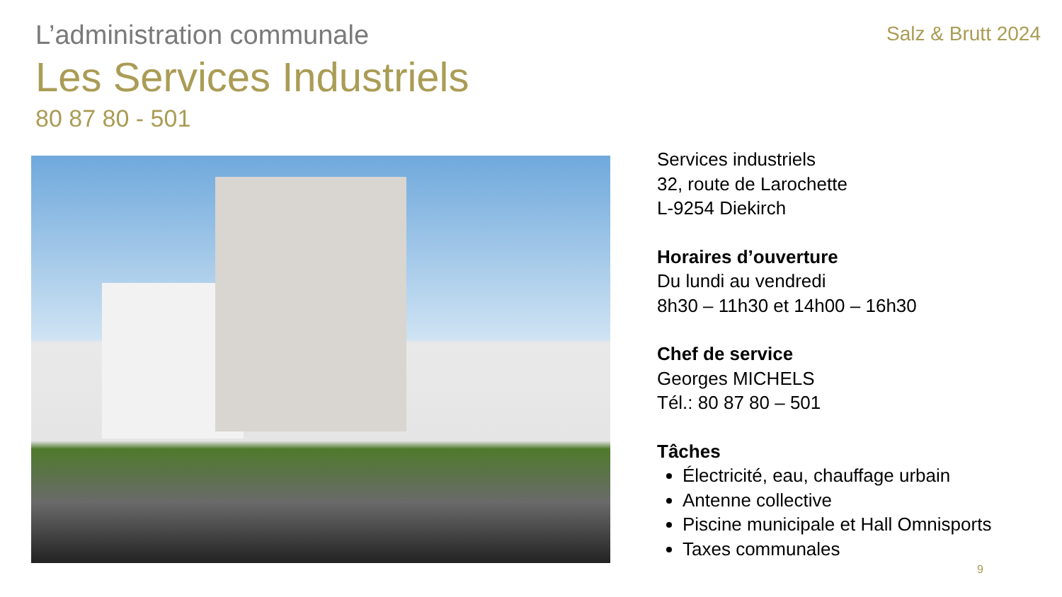L’administration communale
Les Services Industriels
80 87 80 - 501
Salz & Brutt 2024
Services industriels
32, route de Larochette
L-9254 Diekirch
Horaires d’ouverture
Du lundi au vendredi
8h30 – 11h30 et 14h00 – 16h30
Chef de service
Georges MICHELS
Tél.: 80 87 80 – 501
Tâches
Électricité, eau, chauffage urbain
Antenne collective
Piscine municipale et Hall Omnisports
Taxes communales
9